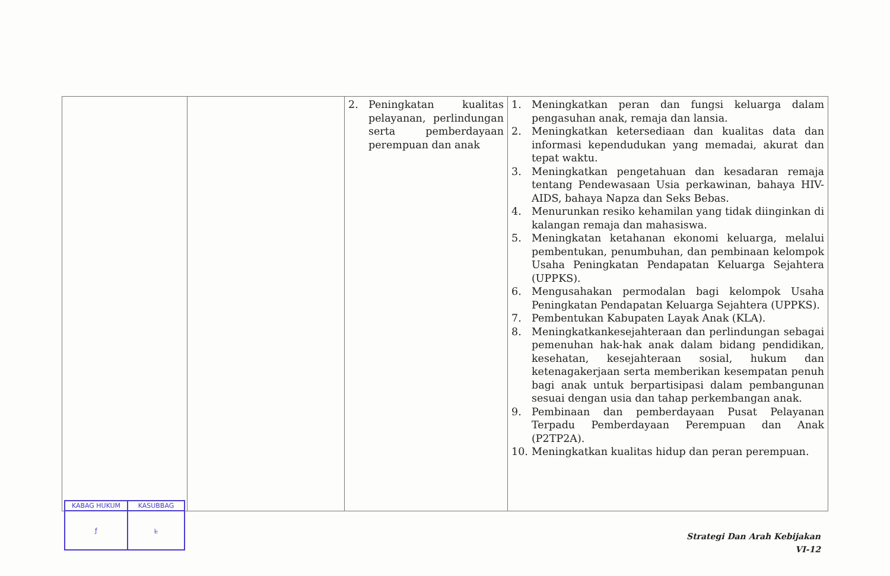| | | 2. Peningkatan kualitas pelayanan, perlindungan serta pemberdayaan perempuan dan anak | 1. Meningkatkan peran dan fungsi keluarga dalam pengasuhan anak, remaja dan lansia. 2. Meningkatkan ketersediaan dan kualitas data dan informasi kependudukan yang memadai, akurat dan tepat waktu. 3. Meningkatkan pengetahuan dan kesadaran remaja tentang Pendewasaan Usia perkawinan, bahaya HIV-AIDS, bahaya Napza dan Seks Bebas. 4. Menurunkan resiko kehamilan yang tidak diinginkan di kalangan remaja dan mahasiswa. 5. Meningkatan ketahanan ekonomi keluarga, melalui pembentukan, penumbuhan, dan pembinaan kelompok Usaha Peningkatan Pendapatan Keluarga Sejahtera (UPPKS). 6. Mengusahakan permodalan bagi kelompok Usaha Peningkatan Pendapatan Keluarga Sejahtera (UPPKS). 7. Pembentukan Kabupaten Layak Anak (KLA). 8. Meningkatkankesejahteraan dan perlindungan sebagai pemenuhan hak-hak anak dalam bidang pendidikan, kesehatan, kesejahteraan sosial, hukum dan ketenagakerjaan serta memberikan kesempatan penuh bagi anak untuk berpartisipasi dalam pembangunan sesuai dengan usia dan tahap perkembangan anak. 9. Pembinaan dan pemberdayaan Pusat Pelayanan Terpadu Pemberdayaan Perempuan dan Anak (P2TP2A). 10. Meningkatkan kualitas hidup dan peran perempuan. |
| KABAG HUKUM | KASUBBAG |
| ƒ | ᖶ |
Strategi Dan Arah Kebijakan
VI-12